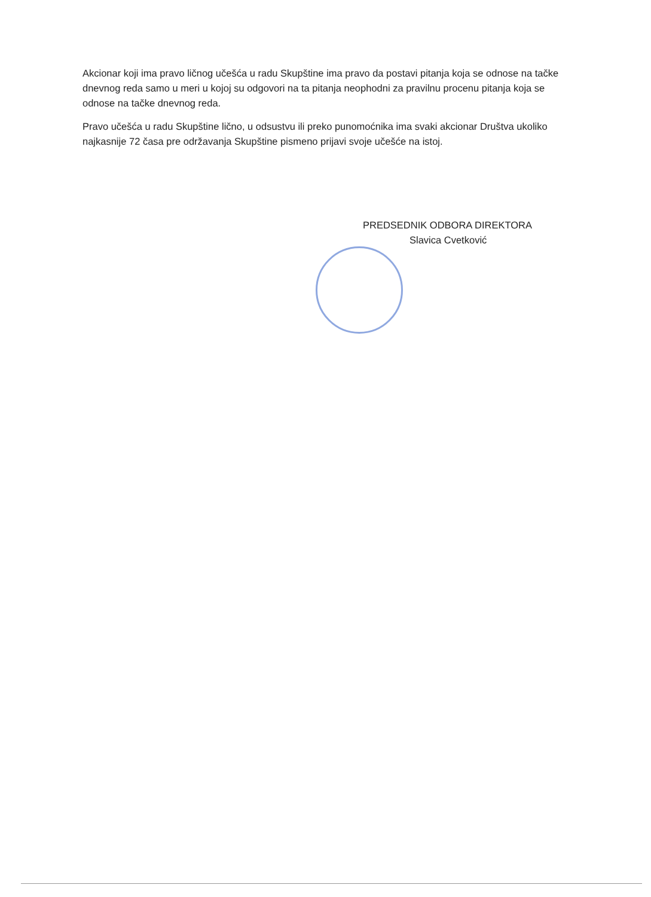Akcionar koji ima pravo ličnog učešća u radu Skupštine ima pravo da postavi pitanja koja se odnose na tačke dnevnog reda samo u meri u kojoj su odgovori na ta pitanja neophodni za pravilnu procenu pitanja koja se odnose na tačke dnevnog reda.
Pravo učešća u radu Skupštine lično, u odsustvu ili preko punomoćnika ima svaki akcionar Društva ukoliko najkasnije 72 časa pre održavanja Skupštine pismeno prijavi svoje učešće na istoj.
PREDSEDNIK ODBORA DIREKTORA
Slavica Cvetković